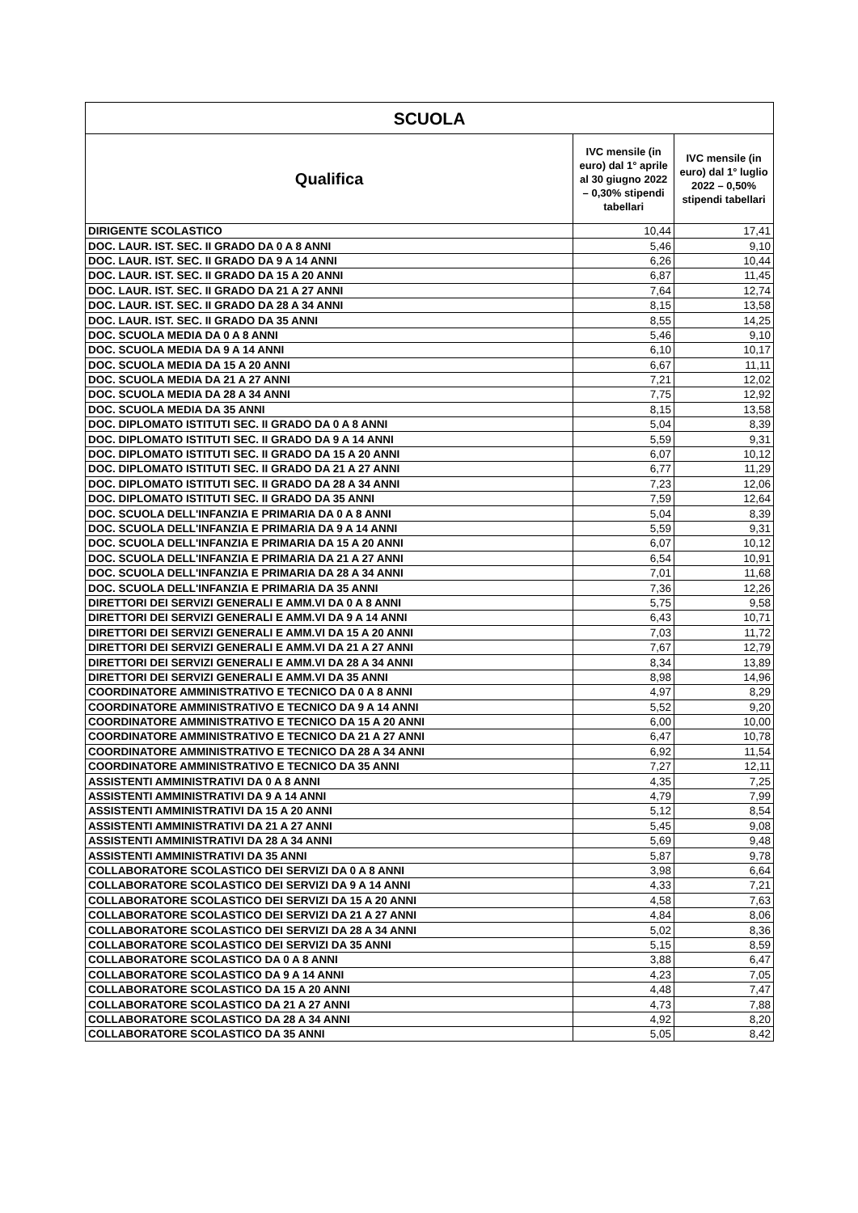| SCUOLA | | |
| --- | --- | --- |
| Qualifica | IVC mensile (in euro) dal 1° aprile al 30 giugno 2022 – 0,30% stipendi tabellari | IVC mensile (in euro) dal 1° luglio 2022 – 0,50% stipendi tabellari |
| DIRIGENTE SCOLASTICO | 10,44 | 17,41 |
| DOC. LAUR. IST. SEC. II GRADO DA 0 A 8 ANNI | 5,46 | 9,10 |
| DOC. LAUR. IST. SEC. II GRADO DA 9 A 14 ANNI | 6,26 | 10,44 |
| DOC. LAUR. IST. SEC. II GRADO DA 15 A 20 ANNI | 6,87 | 11,45 |
| DOC. LAUR. IST. SEC. II GRADO DA 21 A 27 ANNI | 7,64 | 12,74 |
| DOC. LAUR. IST. SEC. II GRADO DA 28 A 34 ANNI | 8,15 | 13,58 |
| DOC. LAUR. IST. SEC. II GRADO DA 35 ANNI | 8,55 | 14,25 |
| DOC. SCUOLA MEDIA DA 0 A 8 ANNI | 5,46 | 9,10 |
| DOC. SCUOLA MEDIA DA 9 A 14 ANNI | 6,10 | 10,17 |
| DOC. SCUOLA MEDIA DA 15 A 20 ANNI | 6,67 | 11,11 |
| DOC. SCUOLA MEDIA DA 21 A 27 ANNI | 7,21 | 12,02 |
| DOC. SCUOLA MEDIA DA 28 A 34 ANNI | 7,75 | 12,92 |
| DOC. SCUOLA MEDIA DA 35 ANNI | 8,15 | 13,58 |
| DOC. DIPLOMATO ISTITUTI SEC. II GRADO DA 0 A 8 ANNI | 5,04 | 8,39 |
| DOC. DIPLOMATO ISTITUTI SEC. II GRADO DA 9 A 14 ANNI | 5,59 | 9,31 |
| DOC. DIPLOMATO ISTITUTI SEC. II GRADO DA 15 A 20 ANNI | 6,07 | 10,12 |
| DOC. DIPLOMATO ISTITUTI SEC. II GRADO DA 21 A 27 ANNI | 6,77 | 11,29 |
| DOC. DIPLOMATO ISTITUTI SEC. II GRADO DA 28 A 34 ANNI | 7,23 | 12,06 |
| DOC. DIPLOMATO ISTITUTI SEC. II GRADO DA 35 ANNI | 7,59 | 12,64 |
| DOC. SCUOLA DELL'INFANZIA E PRIMARIA DA 0 A 8 ANNI | 5,04 | 8,39 |
| DOC. SCUOLA DELL'INFANZIA E PRIMARIA DA 9 A 14 ANNI | 5,59 | 9,31 |
| DOC. SCUOLA DELL'INFANZIA E PRIMARIA DA 15 A 20 ANNI | 6,07 | 10,12 |
| DOC. SCUOLA DELL'INFANZIA E PRIMARIA DA 21 A 27 ANNI | 6,54 | 10,91 |
| DOC. SCUOLA DELL'INFANZIA E PRIMARIA DA 28 A 34 ANNI | 7,01 | 11,68 |
| DOC. SCUOLA DELL'INFANZIA E PRIMARIA DA 35 ANNI | 7,36 | 12,26 |
| DIRETTORI DEI SERVIZI GENERALI E AMM.VI DA 0 A 8 ANNI | 5,75 | 9,58 |
| DIRETTORI DEI SERVIZI GENERALI E AMM.VI DA 9 A 14 ANNI | 6,43 | 10,71 |
| DIRETTORI DEI SERVIZI GENERALI E AMM.VI DA 15 A 20 ANNI | 7,03 | 11,72 |
| DIRETTORI DEI SERVIZI GENERALI E AMM.VI DA 21 A 27 ANNI | 7,67 | 12,79 |
| DIRETTORI DEI SERVIZI GENERALI E AMM.VI DA 28 A 34 ANNI | 8,34 | 13,89 |
| DIRETTORI DEI SERVIZI GENERALI E AMM.VI DA 35 ANNI | 8,98 | 14,96 |
| COORDINATORE AMMINISTRATIVO E TECNICO DA 0 A 8 ANNI | 4,97 | 8,29 |
| COORDINATORE AMMINISTRATIVO E TECNICO DA 9 A 14 ANNI | 5,52 | 9,20 |
| COORDINATORE AMMINISTRATIVO E TECNICO DA 15 A 20 ANNI | 6,00 | 10,00 |
| COORDINATORE AMMINISTRATIVO E TECNICO DA 21 A 27 ANNI | 6,47 | 10,78 |
| COORDINATORE AMMINISTRATIVO E TECNICO DA 28 A 34 ANNI | 6,92 | 11,54 |
| COORDINATORE AMMINISTRATIVO E TECNICO DA 35 ANNI | 7,27 | 12,11 |
| ASSISTENTI AMMINISTRATIVI DA 0 A 8 ANNI | 4,35 | 7,25 |
| ASSISTENTI AMMINISTRATIVI DA 9 A 14 ANNI | 4,79 | 7,99 |
| ASSISTENTI AMMINISTRATIVI DA 15 A 20 ANNI | 5,12 | 8,54 |
| ASSISTENTI AMMINISTRATIVI DA 21 A 27 ANNI | 5,45 | 9,08 |
| ASSISTENTI AMMINISTRATIVI DA 28 A 34 ANNI | 5,69 | 9,48 |
| ASSISTENTI AMMINISTRATIVI DA 35 ANNI | 5,87 | 9,78 |
| COLLABORATORE SCOLASTICO DEI SERVIZI DA 0 A 8 ANNI | 3,98 | 6,64 |
| COLLABORATORE SCOLASTICO DEI SERVIZI DA 9 A 14 ANNI | 4,33 | 7,21 |
| COLLABORATORE SCOLASTICO DEI SERVIZI DA 15 A 20 ANNI | 4,58 | 7,63 |
| COLLABORATORE SCOLASTICO DEI SERVIZI DA 21 A 27 ANNI | 4,84 | 8,06 |
| COLLABORATORE SCOLASTICO DEI SERVIZI DA 28 A 34 ANNI | 5,02 | 8,36 |
| COLLABORATORE SCOLASTICO DEI SERVIZI DA 35 ANNI | 5,15 | 8,59 |
| COLLABORATORE SCOLASTICO DA 0 A 8 ANNI | 3,88 | 6,47 |
| COLLABORATORE SCOLASTICO DA 9 A 14 ANNI | 4,23 | 7,05 |
| COLLABORATORE SCOLASTICO DA 15 A 20 ANNI | 4,48 | 7,47 |
| COLLABORATORE SCOLASTICO DA 21 A 27 ANNI | 4,73 | 7,88 |
| COLLABORATORE SCOLASTICO DA 28 A 34 ANNI | 4,92 | 8,20 |
| COLLABORATORE SCOLASTICO DA 35 ANNI | 5,05 | 8,42 |